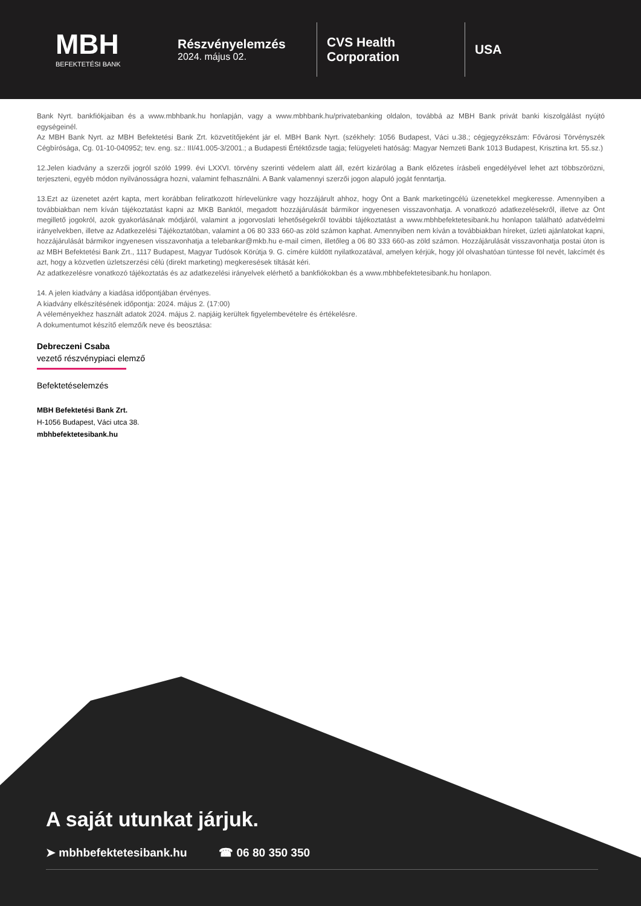MBH
BEFEKTETÉSI BANK
Részvényelemzés
2024. május 02.
CVS Health
Corporation
USA
Bank Nyrt. bankfiókjaiban és a www.mbhbank.hu honlapján, vagy a www.mbhbank.hu/privatebanking oldalon, továbbá az MBH Bank privát banki kiszolgálást nyújtó egységeinél.
Az MBH Bank Nyrt. az MBH Befektetési Bank Zrt. közvetítőjeként jár el. MBH Bank Nyrt. (székhely: 1056 Budapest, Váci u.38.; cégjegyzékszám: Fővárosi Törvényszék Cégbírósága, Cg. 01-10-040952; tev. eng. sz.: III/41.005-3/2001.; a Budapesti Értéktőzsde tagja; felügyeleti hatóság: Magyar Nemzeti Bank 1013 Budapest, Krisztina krt. 55.sz.)
12.Jelen kiadvány a szerzői jogról szóló 1999. évi LXXVI. törvény szerinti védelem alatt áll, ezért kizárólag a Bank előzetes írásbeli engedélyével lehet azt többszörözni, terjeszteni, egyéb módon nyilvánosságra hozni, valamint felhasználni. A Bank valamennyi szerzői jogon alapuló jogát fenntartja.
13.Ezt az üzenetet azért kapta, mert korábban feliratkozott hírlevelünkre vagy hozzájárult ahhoz, hogy Önt a Bank marketingcélú üzenetekkel megkeresse. Amennyiben a továbbiakban nem kíván tájékoztatást kapni az MKB Banktól, megadott hozzájárulását bármikor ingyenesen visszavonhatja. A vonatkozó adatkezelésekről, illetve az Önt megillető jogokról, azok gyakorlásának módjáról, valamint a jogorvoslati lehetőségekről további tájékoztatást a www.mbhbefektetesibank.hu honlapon található adatvédelmi irányelvekben, illetve az Adatkezelési Tájékoztatóban, valamint a 06 80 333 660-as zöld számon kaphat. Amennyiben nem kíván a továbbiakban híreket, üzleti ajánlatokat kapni, hozzájárulását bármikor ingyenesen visszavonhatja a telebankar@mkb.hu e-mail címen, illetőleg a 06 80 333 660-as zöld számon. Hozzájárulását visszavonhatja postai úton is az MBH Befektetési Bank Zrt., 1117 Budapest, Magyar Tudósok Körútja 9. G. címére küldött nyilatkozatával, amelyen kérjük, hogy jól olvashatóan tüntesse föl nevét, lakcímét és azt, hogy a közvetlen üzletszerzési célú (direkt marketing) megkeresések tiltását kéri.
Az adatkezelésre vonatkozó tájékoztatás és az adatkezelési irányelvek elérhető a bankfiókokban és a www.mbhbefektetesibank.hu honlapon.
14. A jelen kiadvány a kiadása időpontjában érvényes.
A kiadvány elkészítésének időpontja: 2024. május 2. (17:00)
A véleményekhez használt adatok 2024. május 2. napjáig kerültek figyelembevételre és értékelésre.
A dokumentumot készítő elemző/k neve és beosztása:
Debreczeni Csaba
vezető részvénypiaci elemző
Befektetéselemzés
MBH Befektetési Bank Zrt.
H-1056 Budapest, Váci utca 38.
mbhbefektetesibank.hu
A saját utunkat járjuk.
➤ mbhbefektetesibank.hu ☎ 06 80 350 350